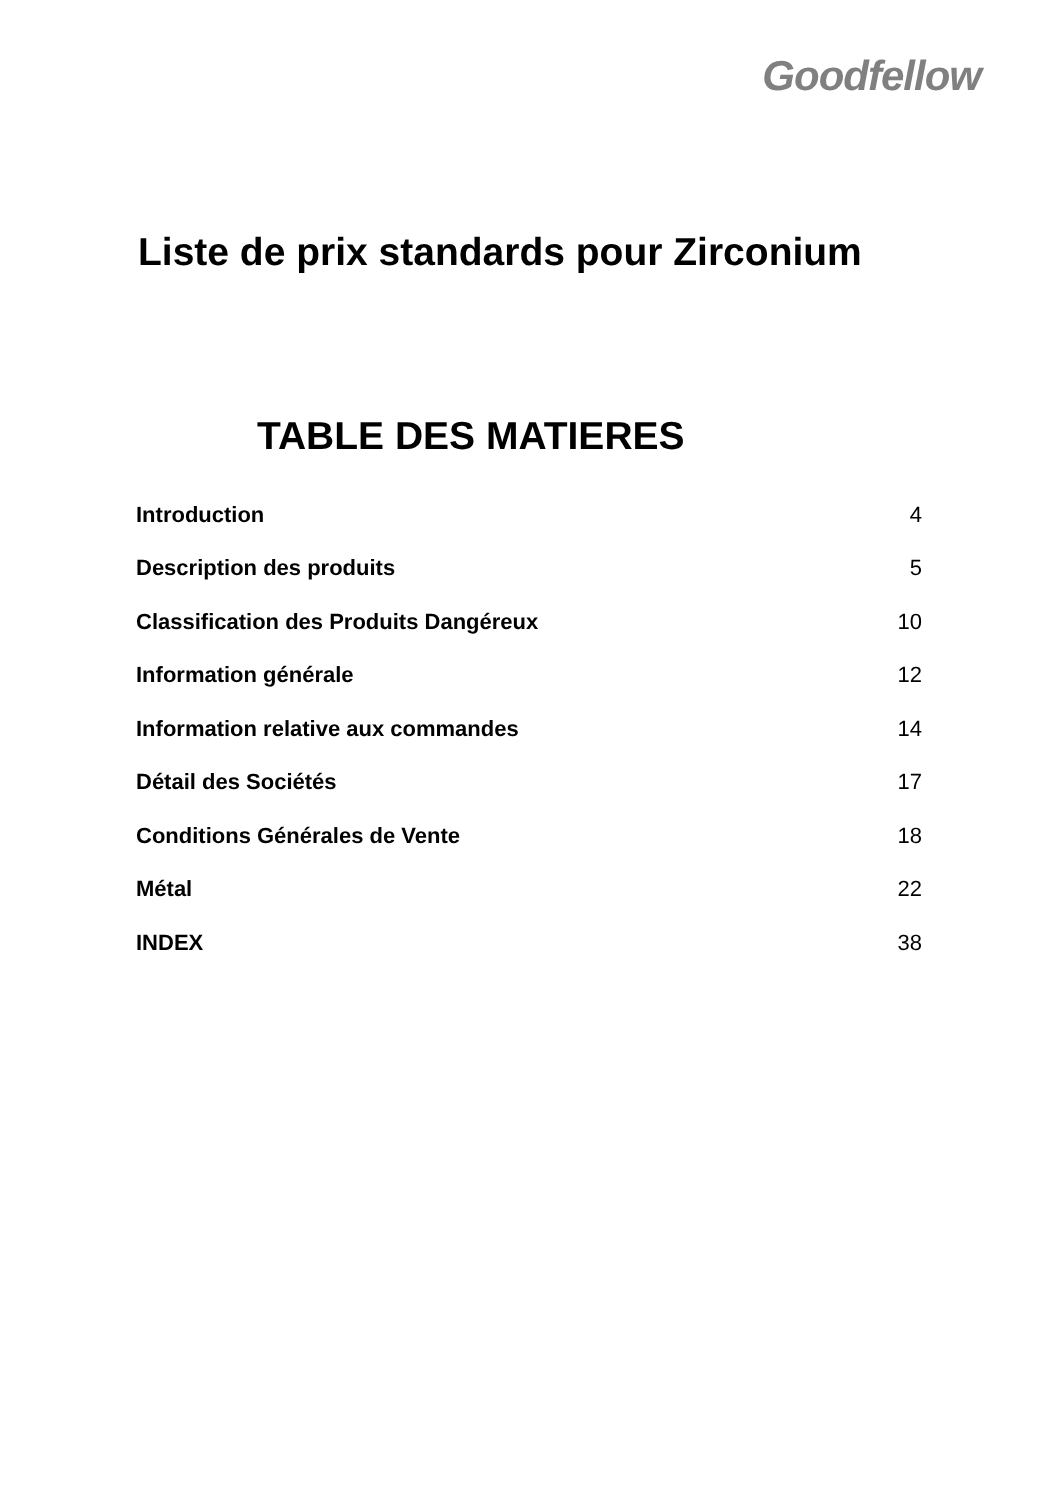Goodfellow
Liste de prix standards pour Zirconium
TABLE DES MATIERES
| Introduction | 4 |
| Description des produits | 5 |
| Classification des Produits Dangéreux | 10 |
| Information générale | 12 |
| Information relative aux commandes | 14 |
| Détail des Sociétés | 17 |
| Conditions Générales de Vente | 18 |
| Métal | 22 |
| INDEX | 38 |